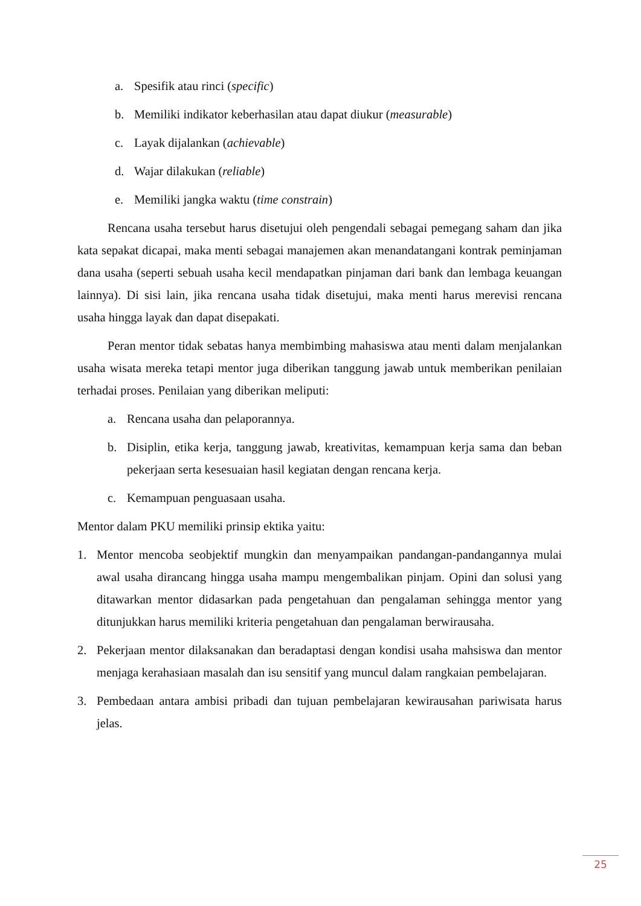a. Spesifik atau rinci (specific)
b. Memiliki indikator keberhasilan atau dapat diukur (measurable)
c. Layak dijalankan (achievable)
d. Wajar dilakukan (reliable)
e. Memiliki jangka waktu (time constrain)
Rencana usaha tersebut harus disetujui oleh pengendali sebagai pemegang saham dan jika kata sepakat dicapai, maka menti sebagai manajemen akan menandatangani kontrak peminjaman dana usaha (seperti sebuah usaha kecil mendapatkan pinjaman dari bank dan lembaga keuangan lainnya). Di sisi lain, jika rencana usaha tidak disetujui, maka menti harus merevisi rencana usaha hingga layak dan dapat disepakati.
Peran mentor tidak sebatas hanya membimbing mahasiswa atau menti dalam menjalankan usaha wisata mereka tetapi mentor juga diberikan tanggung jawab untuk memberikan penilaian terhadai proses. Penilaian yang diberikan meliputi:
a. Rencana usaha dan pelaporannya.
b. Disiplin, etika kerja, tanggung jawab, kreativitas, kemampuan kerja sama dan beban pekerjaan serta kesesuaian hasil kegiatan dengan rencana kerja.
c. Kemampuan penguasaan usaha.
Mentor dalam PKU memiliki prinsip ektika yaitu:
1. Mentor mencoba seobjektif mungkin dan menyampaikan pandangan-pandangannya mulai awal usaha dirancang hingga usaha mampu mengembalikan pinjam. Opini dan solusi yang ditawarkan mentor didasarkan pada pengetahuan dan pengalaman sehingga mentor yang ditunjukkan harus memiliki kriteria pengetahuan dan pengalaman berwirausaha.
2. Pekerjaan mentor dilaksanakan dan beradaptasi dengan kondisi usaha mahsiswa dan mentor menjaga kerahasiaan masalah dan isu sensitif yang muncul dalam rangkaian pembelajaran.
3. Pembedaan antara ambisi pribadi dan tujuan pembelajaran kewirausahan pariwisata harus jelas.
25